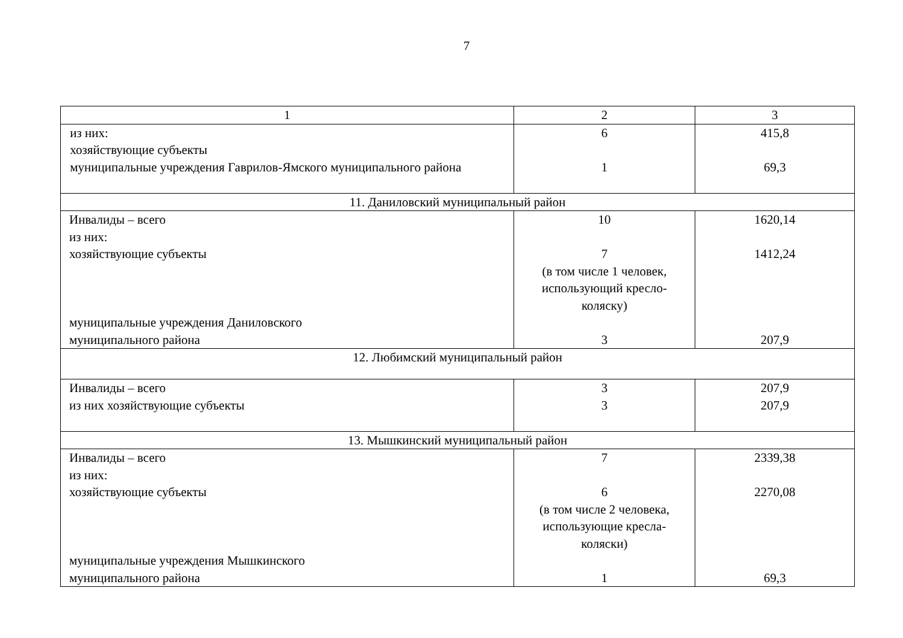7
| 1 | 2 | 3 |
| --- | --- | --- |
| из них: хозяйствующие субъекты муниципальные учреждения Гаврилов-Ямского муниципального района | 6 1 | 415,8 69,3 |
| 11. Даниловский муниципальный район | | |
| Инвалиды – всего из них: хозяйствующие субъекты муниципальные учреждения Даниловского муниципального района | 10 7 (в том числе 1 человек, использующий кресло- коляску) 3 | 1620,14 1412,24 207,9 |
| 12. Любимский муниципальный район | | |
| Инвалиды – всего из них хозяйствующие субъекты | 3 3 | 207,9 207,9 |
| 13. Мышкинский муниципальный район | | |
| Инвалиды – всего из них: хозяйствующие субъекты муниципальные учреждения Мышкинского муниципального района | 7 6 (в том числе 2 человека, использующие кресла- коляски) 1 | 2339,38 2270,08 69,3 |